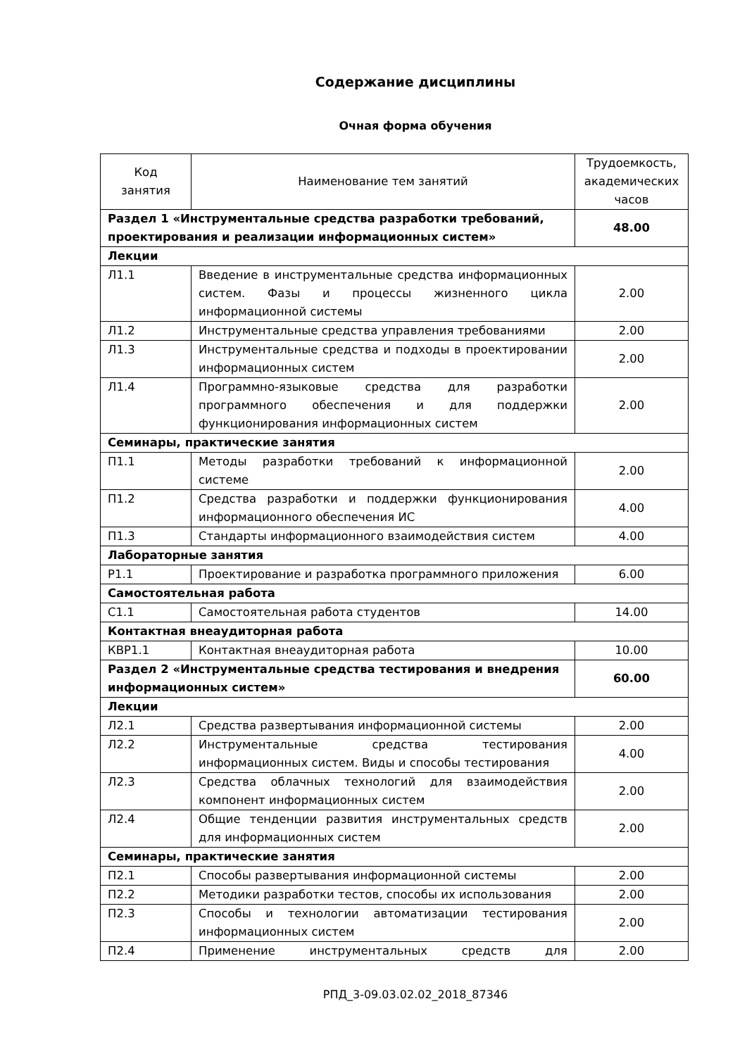Содержание дисциплины
Очная форма обучения
| Код занятия | Наименование тем занятий | Трудоемкость, академических часов |
| --- | --- | --- |
| Раздел 1 «Инструментальные средства разработки требований, проектирования и реализации информационных систем» | | 48.00 |
| Лекции | | |
| Л1.1 | Введение в инструментальные средства информационных систем. Фазы и процессы жизненного цикла информационной системы | 2.00 |
| Л1.2 | Инструментальные средства управления требованиями | 2.00 |
| Л1.3 | Инструментальные средства и подходы в проектировании информационных систем | 2.00 |
| Л1.4 | Программно-языковые средства для разработки программного обеспечения и для поддержки функционирования информационных систем | 2.00 |
| Семинары, практические занятия | | |
| П1.1 | Методы разработки требований к информационной системе | 2.00 |
| П1.2 | Средства разработки и поддержки функционирования информационного обеспечения ИС | 4.00 |
| П1.3 | Стандарты информационного взаимодействия систем | 4.00 |
| Лабораторные занятия | | |
| Р1.1 | Проектирование и разработка программного приложения | 6.00 |
| Самостоятельная работа | | |
| С1.1 | Самостоятельная работа студентов | 14.00 |
| Контактная внеаудиторная работа | | |
| КВР1.1 | Контактная внеаудиторная работа | 10.00 |
| Раздел 2 «Инструментальные средства тестирования и внедрения информационных систем» | | 60.00 |
| Лекции | | |
| Л2.1 | Средства развертывания информационной системы | 2.00 |
| Л2.2 | Инструментальные средства тестирования информационных систем. Виды и способы тестирования | 4.00 |
| Л2.3 | Средства облачных технологий для взаимодействия компонент информационных систем | 2.00 |
| Л2.4 | Общие тенденции развития инструментальных средств для информационных систем | 2.00 |
| Семинары, практические занятия | | |
| П2.1 | Способы развертывания информационной системы | 2.00 |
| П2.2 | Методики разработки тестов, способы их использования | 2.00 |
| П2.3 | Способы и технологии автоматизации тестирования информационных систем | 2.00 |
| П2.4 | Применение инструментальных средств для | 2.00 |
РПД_3-09.03.02.02_2018_87346